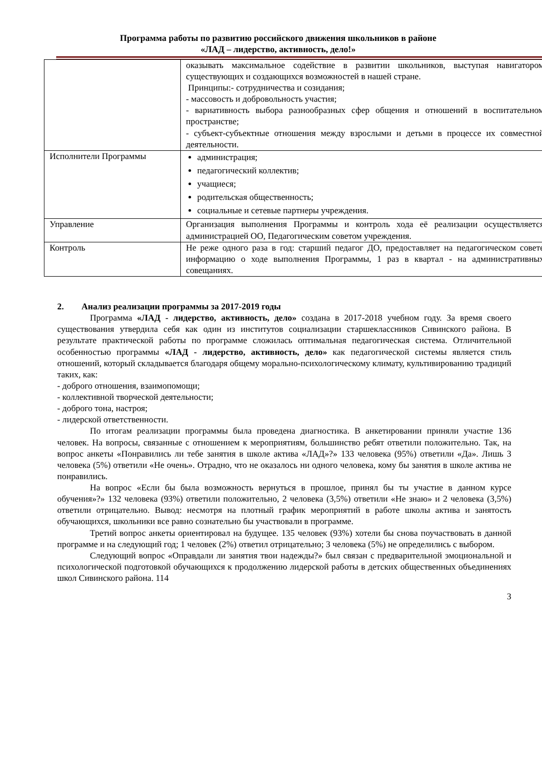Программа работы по развитию российского движения школьников в районе
«ЛАД – лидерство, активность, дело!»
| | оказывать максимальное содействие в развитии школьников, выступая навигатором существующих и создающихся возможностей в нашей стране. Принципы:- сотрудничества и созидания; - массовость и добровольность участия; - вариативность выбора разнообразных сфер общения и отношений в воспитательном пространстве; - субъект-субъектные отношения между взрослыми и детьми в процессе их совместной деятельности. |
| Исполнители Программы | администрация; педагогический коллектив; учащиеся; родительская общественность; социальные и сетевые партнеры учреждения. |
| Управление | Организация выполнения Программы и контроль хода её реализации осуществляется администрацией ОО, Педагогическим советом учреждения. |
| Контроль | Не реже одного раза в год: старший педагог ДО, предоставляет на педагогическом совете информацию о ходе выполнения Программы, 1 раз в квартал - на административных совещаниях. |
2. Анализ реализации программы за 2017-2019 годы
Программа «ЛАД - лидерство, активность, дело» создана в 2017-2018 учебном году. За время своего существования утвердила себя как один из институтов социализации старшеклассников Сивинского района. В результате практической работы по программе сложилась оптимальная педагогическая система. Отличительной особенностью программы «ЛАД - лидерство, активность, дело» как педагогической системы является стиль отношений, который складывается благодаря общему морально-психологическому климату, культивированию традиций таких, как:
- доброго отношения, взаимопомощи;
- коллективной творческой деятельности;
- доброго тона, настроя;
- лидерской ответственности.
По итогам реализации программы была проведена диагностика. В анкетировании приняли участие 136 человек. На вопросы, связанные с отношением к мероприятиям, большинство ребят ответили положительно. Так, на вопрос анкеты «Понравились ли тебе занятия в школе актива «ЛАД»?» 133 человека (95%) ответили «Да». Лишь 3 человека (5%) ответили «Не очень». Отрадно, что не оказалось ни одного человека, кому бы занятия в школе актива не понравились.
На вопрос «Если бы была возможность вернуться в прошлое, принял бы ты участие в данном курсе обучения»?» 132 человека (93%) ответили положительно, 2 человека (3,5%) ответили «Не знаю» и 2 человека (3,5%) ответили отрицательно. Вывод: несмотря на плотный график мероприятий в работе школы актива и занятость обучающихся, школьники все равно сознательно бы участвовали в программе.
Третий вопрос анкеты ориентировал на будущее. 135 человек (93%) хотели бы снова поучаствовать в данной программе и на следующий год; 1 человек (2%) ответил отрицательно; 3 человека (5%) не определились с выбором.
Следующий вопрос «Оправдали ли занятия твои надежды?» был связан с предварительной эмоциональной и психологической подготовкой обучающихся к продолжению лидерской работы в детских общественных объединениях школ Сивинского района. 114
3